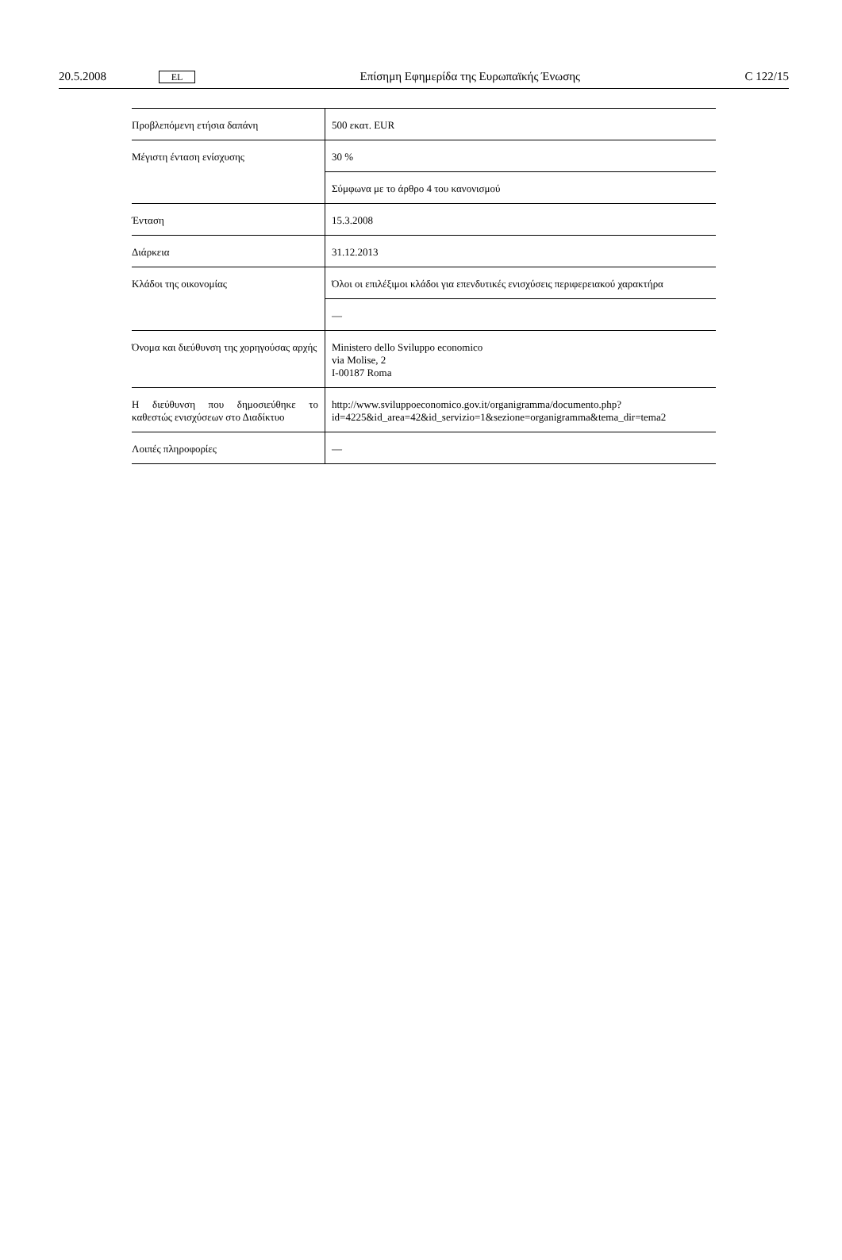20.5.2008 EL Επίσημη Εφημερίδα της Ευρωπαϊκής Ένωσης C 122/15
| Προβλεπόμενη ετήσια δαπάνη | 500 εκατ. EUR |
| Μέγιστη ένταση ενίσχυσης | 30 % |
| | Σύμφωνα με το άρθρο 4 του κανονισμού |
| Ένταση | 15.3.2008 |
| Διάρκεια | 31.12.2013 |
| Κλάδοι της οικονομίας | Όλοι οι επιλέξιμοι κλάδοι για επενδυτικές ενισχύσεις περιφερειακού χαρακτήρα |
| | — |
| Όνομα και διεύθυνση της χορηγούσας αρχής | Ministero dello Sviluppo economico via Molise, 2 I-00187 Roma |
| Η διεύθυνση που δημοσιεύθηκε το καθεστώς ενισχύσεων στο Διαδίκτυο | http://www.sviluppoeconomico.gov.it/organigramma/documento.php? id=4225&id_area=42&id_servizio=1&sezione=organigramma&tema_dir=tema2 |
| Λοιπές πληροφορίες | — |